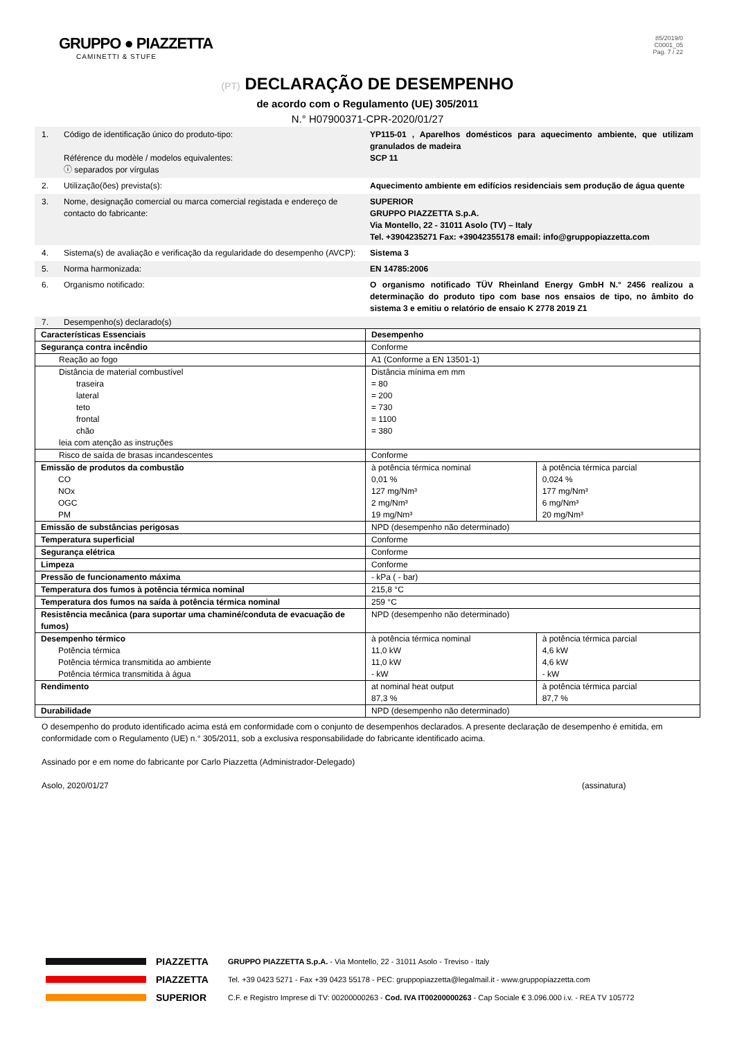GRUPPO ● PIAZZETTA
CAMINETTI & STUFE
85/2019/0
C0001_05
Pag. 7 / 22
(PT) DECLARAÇÃO DE DESEMPENHO
de acordo com o Regulamento (UE) 305/2011
N.° H07900371-CPR-2020/01/27
1. Código de identificação único do produto-tipo:
Référence du modèle / modelos equivalentes:
ⓘ separados por vírgulas
YP115-01 , Aparelhos domésticos para aquecimento ambiente, que utilizam granulados de madeira
SCP 11
2. Utilização(ões) prevista(s): Aquecimento ambiente em edifícios residenciais sem produção de água quente
3. Nome, designação comercial ou marca comercial registada e endereço de contacto do fabricante:
SUPERIOR
GRUPPO PIAZZETTA S.p.A.
Via Montello, 22 - 31011 Asolo (TV) – Italy
Tel. +3904235271 Fax: +39042355178 email: info@gruppopiazzetta.com
4. Sistema(s) de avaliação e verificação da regularidade do desempenho (AVCP):
Sistema 3
5. Norma harmonizada: EN 14785:2006
6. Organismo notificado: O organismo notificado TÜV Rheinland Energy GmbH N.° 2456 realizou a determinação do produto tipo com base nos ensaios de tipo, no âmbito do sistema 3 e emitiu o relatório de ensaio K 2778 2019 Z1
7. Desempenho(s) declarado(s)
| Características Essenciais | Desempenho | |
| Segurança contra incêndio | Conforme | |
| Reação ao fogo | A1 (Conforme a EN 13501-1) | |
| Distância de material combustível traseira lateral teto frontal chão leia com atenção as instruções | Distância mínima em mm = 80 = 200 = 730 = 1100 = 380 | |
| Risco de saída de brasas incandescentes | Conforme | |
| Emissão de produtos da combustão CO NOx OGC PM | à potência térmica nominal 0,01 % 127 mg/Nm³ 2 mg/Nm³ 19 mg/Nm³ | à potência térmica parcial 0,024 % 177 mg/Nm³ 6 mg/Nm³ 20 mg/Nm³ |
| Emissão de substâncias perigosas | NPD (desempenho não determinado) | |
| Temperatura superficial | Conforme | |
| Segurança elétrica | Conforme | |
| Limpeza | Conforme | |
| Pressão de funcionamento máxima | - kPa ( - bar) | |
| Temperatura dos fumos à potência térmica nominal | 215,8 °C | |
| Temperatura dos fumos na saída à potência térmica nominal | 259 °C | |
| Resistência mecânica (para suportar uma chaminé/conduta de evacuação de fumos) | NPD (desempenho não determinado) | |
| Desempenho térmico Potência térmica Potência térmica transmitida ao ambiente Potência térmica transmitida à água | à potência térmica nominal 11,0 kW 11,0 kW - kW | à potência térmica parcial 4,6 kW 4,6 kW - kW |
| Rendimento | at nominal heat output 87,3 % | à potência térmica parcial 87,7 % |
| Durabilidade | NPD (desempenho não determinado) | |
O desempenho do produto identificado acima está em conformidade com o conjunto de desempenhos declarados. A presente declaração de desempenho é emitida, em conformidade com o Regulamento (UE) n.° 305/2011, sob a exclusiva responsabilidade do fabricante identificado acima.
Assinado por e em nome do fabricante por Carlo Piazzetta (Administrador-Delegado)
Asolo, 2020/01/27 (assinatura)
PIAZZETTA
PIAZZETTA
SUPERIOR
GRUPPO PIAZZETTA S.p.A. - Via Montello, 22 - 31011 Asolo - Treviso - Italy
Tel. +39 0423 5271 - Fax +39 0423 55178 - PEC: gruppopiazzetta@legalmail.it - www.gruppopiazzetta.com
C.F. e Registro Imprese di TV: 00200000263 - Cod. IVA IT00200000263 - Cap Sociale € 3.096.000 i.v. - REA TV 105772